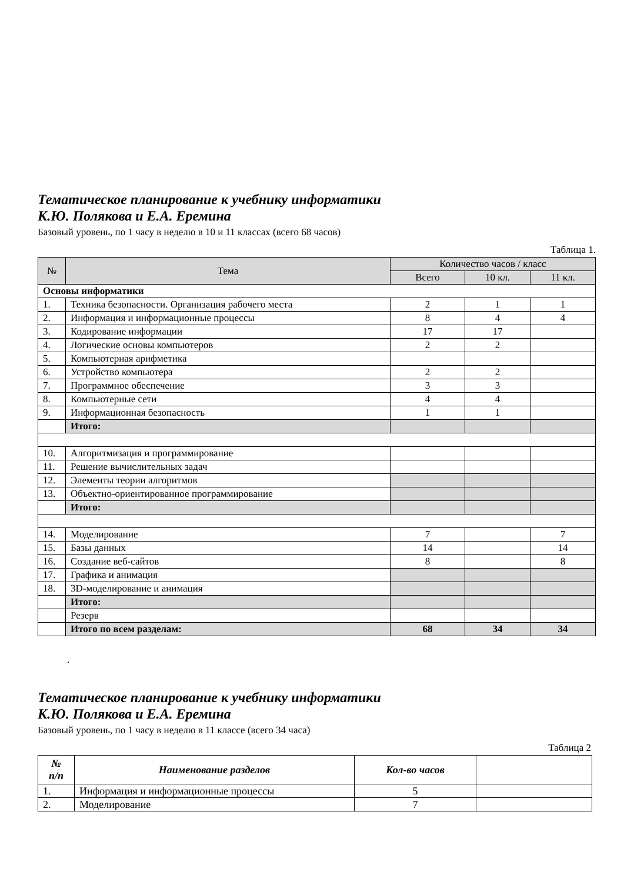Тематическое планирование к учебнику информатики
К.Ю. Полякова и Е.А. Еремина
Базовый уровень, по 1 часу в неделю в 10 и 11 классах (всего 68 часов)
Таблица 1.
| № | Тема | Количество часов / класс | | |
| --- | --- | --- | --- | --- |
| | | Всего | 10 кл. | 11 кл. |
| Основы информатики | | | | |
| 1. | Техника безопасности. Организация рабочего места | 2 | 1 | 1 |
| 2. | Информация и информационные процессы | 8 | 4 | 4 |
| 3. | Кодирование информации | 17 | 17 | |
| 4. | Логические основы компьютеров | 2 | 2 | |
| 5. | Компьютерная арифметика | | | |
| 6. | Устройство компьютера | 2 | 2 | |
| 7. | Программное обеспечение | 3 | 3 | |
| 8. | Компьютерные сети | 4 | 4 | |
| 9. | Информационная безопасность | 1 | 1 | |
| | Итого: | | | |
| 10. | Алгоритмизация и программирование | | | |
| 11. | Решение вычислительных задач | | | |
| 12. | Элементы теории алгоритмов | | | |
| 13. | Объектно-ориентированное программирование | | | |
| | Итого: | | | |
| 14. | Моделирование | 7 | | 7 |
| 15. | Базы данных | 14 | | 14 |
| 16. | Создание веб-сайтов | 8 | | 8 |
| 17. | Графика и анимация | | | |
| 18. | 3D-моделирование и анимация | | | |
| | Итого: | | | |
| | Резерв | | | |
| | Итого по всем разделам: | 68 | 34 | 34 |
.
Тематическое планирование к учебнику информатики
К.Ю. Полякова и Е.А. Еремина
Базовый уровень, по 1 часу в неделю в 11 классе (всего 34 часа)
Таблица 2
| № п/п | Наименование разделов | Кол-во часов | |
| --- | --- | --- | --- |
| 1. | Информация и информационные процессы | 5 | |
| 2. | Моделирование | 7 | |